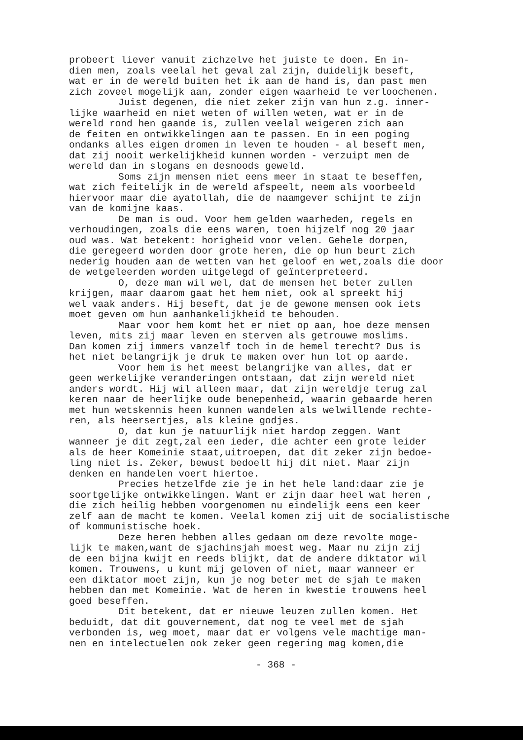probeert liever vanuit zichzelve het juiste te doen. En in-
dien men, zoals veelal het geval zal zijn, duidelijk beseft,
wat er in de wereld buiten het ik aan de hand is, dan past men
zich zoveel mogelijk aan, zonder eigen waarheid te verloochenen.
Juist degenen, die niet zeker zijn van hun z.g. inner-
lijke waarheid en niet weten of willen weten, wat er in de
wereld rond hen gaande is, zullen veelal weigeren zich aan
de feiten en ontwikkelingen aan te passen. En in een poging
ondanks alles eigen dromen in leven te houden - al beseft men,
dat zij nooit werkelijkheid kunnen worden - verzuipt men de
wereld dan in slogans en desnoods geweld.
Soms zijn mensen niet eens meer in staat te beseffen,
wat zich feitelijk in de wereld afspeelt, neem als voorbeeld
hiervoor maar die ayatollah, die de naamgever schijnt te zijn
van de komijne kaas.
De man is oud. Voor hem gelden waarheden, regels en
verhoudingen, zoals die eens waren, toen hijzelf nog 20 jaar
oud was. Wat betekent: horigheid voor velen. Gehele dorpen,
die geregeerd worden door grote heren, die op hun beurt zich
nederig houden aan de wetten van het geloof en wet,zoals die door
de wetgeleerden worden uitgelegd of geïnterpreteerd.
O, deze man wil wel, dat de mensen het beter zullen
krijgen, maar daarom gaat het hem niet, ook al spreekt hij
wel vaak anders. Hij beseft, dat je de gewone mensen ook iets
moet geven om hun aanhankelijkheid te behouden.
Maar voor hem komt het er niet op aan, hoe deze mensen
leven, mits zij maar leven en sterven als getrouwe moslims.
Dan komen zij immers vanzelf toch in de hemel terecht? Dus is
het niet belangrijk je druk te maken over hun lot op aarde.
Voor hem is het meest belangrijke van alles, dat er
geen werkelijke veranderingen ontstaan, dat zijn wereld niet
anders wordt. Hij wil alleen maar, dat zijn wereldje terug zal
keren naar de heerlijke oude benepenheid, waarin gebaarde heren
met hun wetskennis heen kunnen wandelen als welwillende rechte-
ren, als heersertjes, als kleine godjes.
O, dat kun je natuurlijk niet hardop zeggen. Want
wanneer je dit zegt,zal een ieder, die achter een grote leider
als de heer Komeinie staat,uitroepen, dat dit zeker zijn bedoe-
ling niet is. Zeker, bewust bedoelt hij dit niet. Maar zijn
denken en handelen voert hiertoe.
Precies hetzelfde zie je in het hele land:daar zie je
soortgelijke ontwikkelingen. Want er zijn daar heel wat heren ,
die zich heilig hebben voorgenomen nu eindelijk eens een keer
zelf aan de macht te komen. Veelal komen zij uit de socialistische
of kommunistische hoek.
Deze heren hebben alles gedaan om deze revolte moge-
lijk te maken,want de sjachinsjah moest weg. Maar nu zijn zij
de een bijna kwijt en reeds blijkt, dat de andere diktator wil
komen. Trouwens, u kunt mij geloven of niet, maar wanneer er
een diktator moet zijn, kun je nog beter met de sjah te maken
hebben dan met Komeinie. Wat de heren in kwestie trouwens heel
goed beseffen.
Dit betekent, dat er nieuwe leuzen zullen komen. Het
beduidt, dat dit gouvernement, dat nog te veel met de sjah
verbonden is, weg moet, maar dat er volgens vele machtige man-
nen en intelectuelen ook zeker geen regering mag komen,die
- 368 -